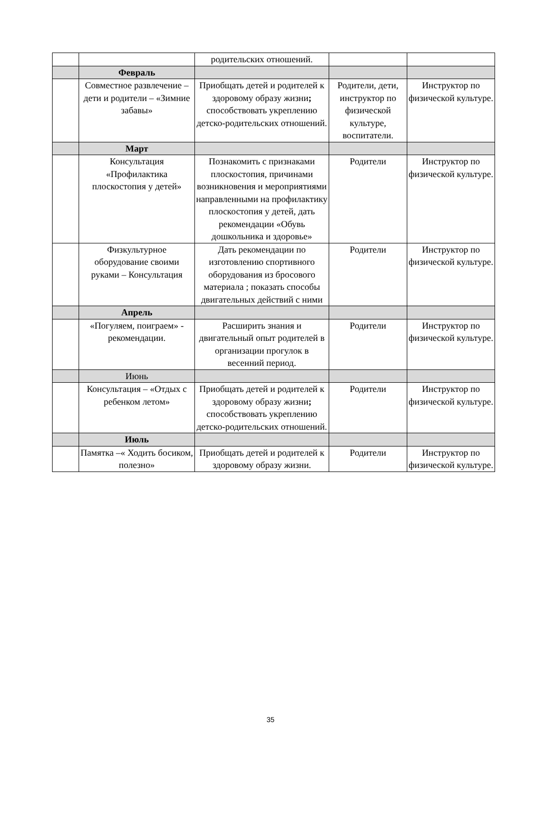| | | родительских отношений. | | |
| | Февраль | | | |
| | Совместное развлечение – дети и родители – «Зимние забавы» | Приобщать детей и родителей к здоровому образу жизни ; способствовать укреплению детско-родительских отношений. | Родители, дети, инструктор по физической культуре, воспитатели. | Инструктор по физической культуре. |
| | Март | | | |
| | Консультация «Профилактика плоскостопия у детей» | Познакомить с признаками плоскостопия, причинами возникновения и мероприятиями направленными на профилактику плоскостопия у детей, дать рекомендации «Обувь дошкольника и здоровье» | Родители | Инструктор по физической культуре. |
| | Физкультурное оборудование своими руками – Консультация | Дать рекомендации по изготовлению спортивного оборудования из бросового материала ; показать способы двигательных действий с ними | Родители | Инструктор по физической культуре. |
| | Апрель | | | |
| | «Погуляем, поиграем» - рекомендации. | Расширить знания и двигательный опыт родителей в организации прогулок в весенний период. | Родители | Инструктор по физической культуре. |
| | Июнь | | | |
| | Консультация – «Отдых с ребенком летом» | Приобщать детей и родителей к здоровому образу жизни ; способствовать укреплению детско-родительских отношений. | Родители | Инструктор по физической культуре. |
| | Июль | | | |
| | Памятка –« Ходить босиком, полезно» | Приобщать детей и родителей к здоровому образу жизни. | Родители | Инструктор по физической культуре. |
35